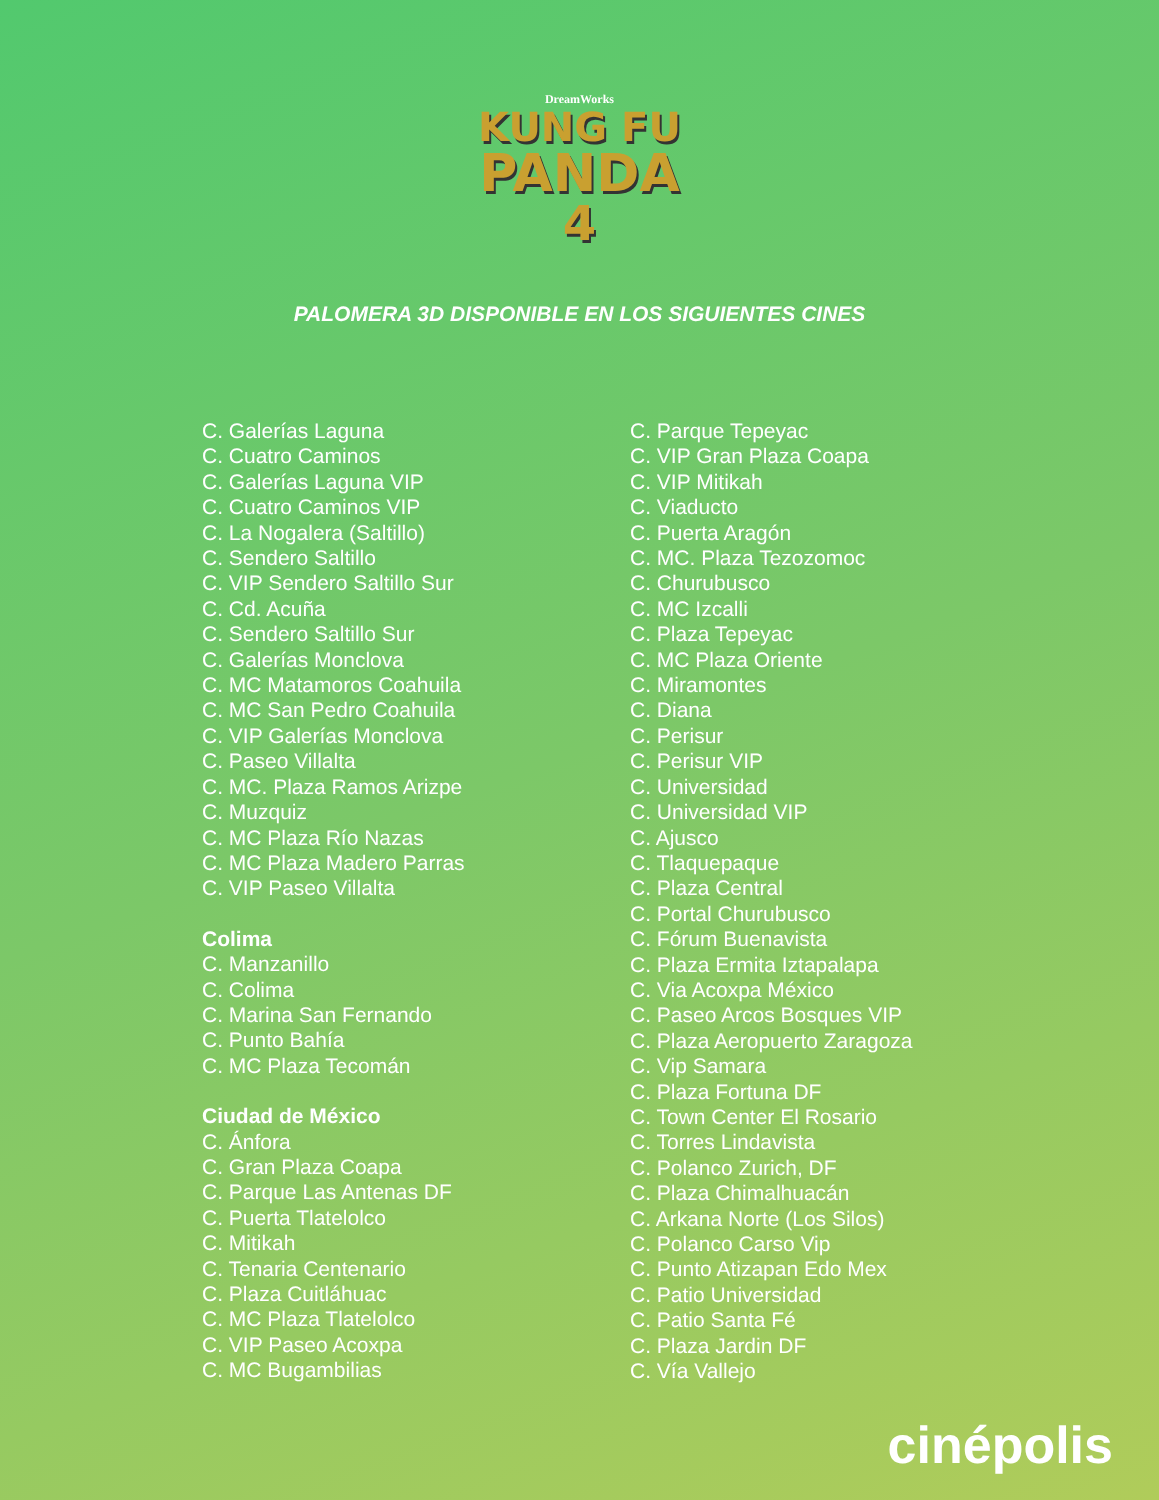DreamWorks
KUNG FU
PANDA
4
PALOMERA 3D DISPONIBLE EN LOS SIGUIENTES CINES
C. Galerías Laguna
C. Cuatro Caminos
C. Galerías Laguna VIP
C. Cuatro Caminos VIP
C. La Nogalera (Saltillo)
C. Sendero Saltillo
C. VIP Sendero Saltillo Sur
C. Cd. Acuña
C. Sendero Saltillo Sur
C. Galerías Monclova
C. MC Matamoros Coahuila
C. MC San Pedro Coahuila
C. VIP Galerías Monclova
C. Paseo Villalta
C. MC. Plaza Ramos Arizpe
C. Muzquiz
C. MC Plaza Río Nazas
C. MC Plaza Madero Parras
C. VIP Paseo Villalta
Colima
C. Manzanillo
C. Colima
C. Marina San Fernando
C. Punto Bahía
C. MC Plaza Tecomán
Ciudad de México
C. Ánfora
C. Gran Plaza Coapa
C. Parque Las Antenas DF
C. Puerta Tlatelolco
C. Mitikah
C. Tenaria Centenario
C. Plaza Cuitláhuac
C. MC Plaza Tlatelolco
C. VIP Paseo Acoxpa
C. MC Bugambilias
C. Parque Tepeyac
C. VIP Gran Plaza Coapa
C. VIP Mitikah
C. Viaducto
C. Puerta Aragón
C. MC. Plaza Tezozomoc
C. Churubusco
C. MC Izcalli
C. Plaza Tepeyac
C. MC Plaza Oriente
C. Miramontes
C. Diana
C. Perisur
C. Perisur VIP
C. Universidad
C. Universidad VIP
C. Ajusco
C. Tlaquepaque
C. Plaza Central
C. Portal Churubusco
C. Fórum Buenavista
C. Plaza Ermita Iztapalapa
C. Via Acoxpa México
C. Paseo Arcos Bosques VIP
C. Plaza Aeropuerto Zaragoza
C. Vip Samara
C. Plaza Fortuna DF
C. Town Center El Rosario
C. Torres Lindavista
C. Polanco Zurich, DF
C. Plaza Chimalhuacán
C. Arkana Norte (Los Silos)
C. Polanco Carso Vip
C. Punto Atizapan Edo Mex
C. Patio Universidad
C. Patio Santa Fé
C. Plaza Jardin DF
C. Vía Vallejo
cinépolis